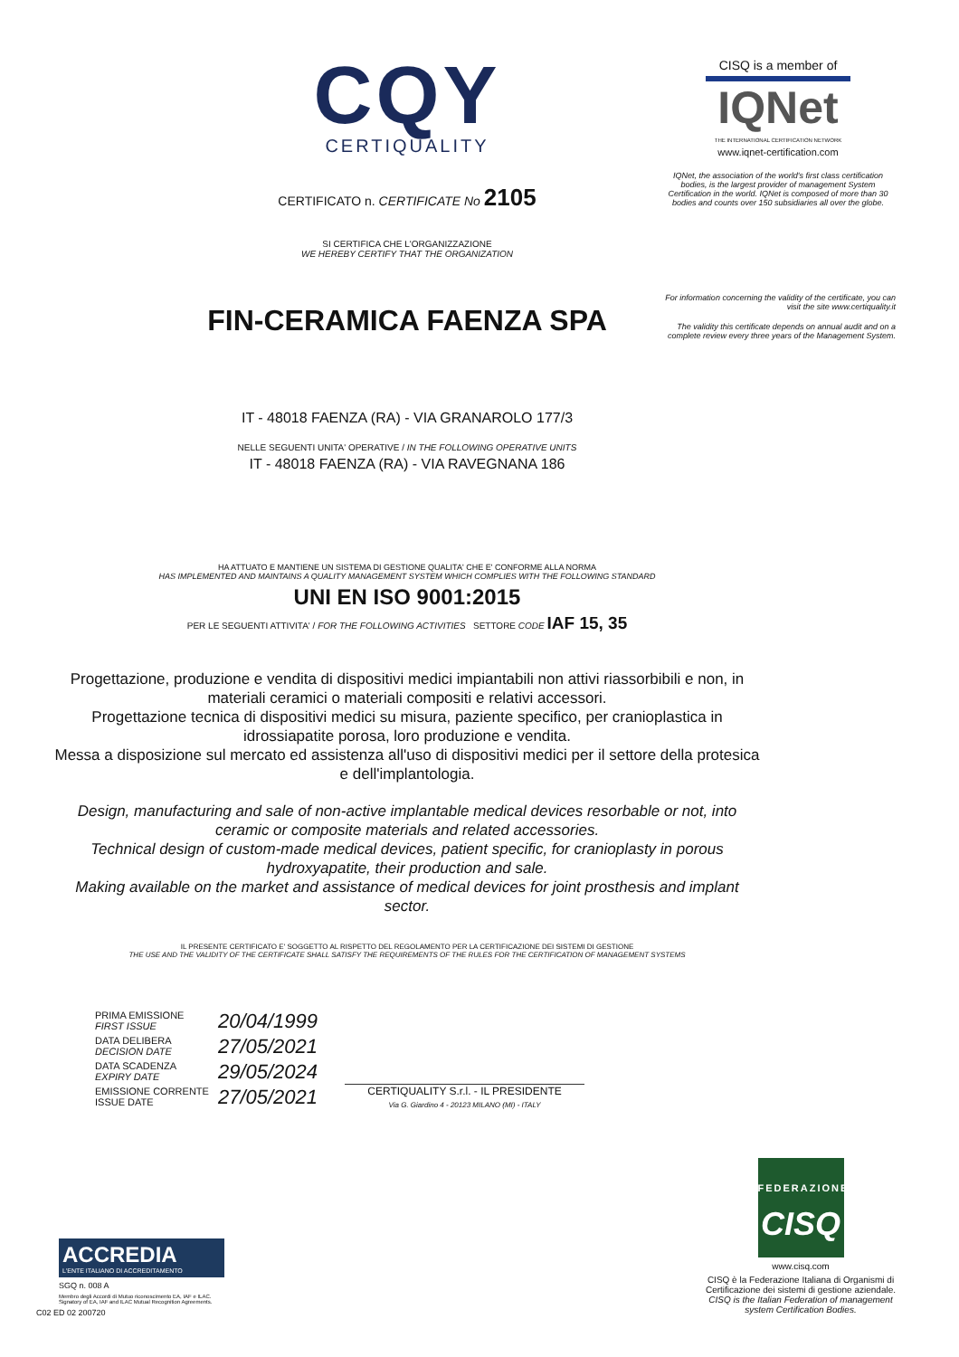CQY
CERTIQUALITY
CERTIFICATO n. CERTIFICATE No 2105
SI CERTIFICA CHE L'ORGANIZZAZIONE
WE HEREBY CERTIFY THAT THE ORGANIZATION
FIN-CERAMICA FAENZA SPA
IT - 48018 FAENZA (RA) - VIA GRANAROLO 177/3
NELLE SEGUENTI UNITA' OPERATIVE / IN THE FOLLOWING OPERATIVE UNITS
IT - 48018 FAENZA (RA) - VIA RAVEGNANA 186
HA ATTUATO E MANTIENE UN SISTEMA DI GESTIONE QUALITA' CHE E' CONFORME ALLA NORMA
HAS IMPLEMENTED AND MAINTAINS A QUALITY MANAGEMENT SYSTEM WHICH COMPLIES WITH THE FOLLOWING STANDARD
UNI EN ISO 9001:2015
PER LE SEGUENTI ATTIVITA' / FOR THE FOLLOWING ACTIVITIES SETTORE CODE IAF 15, 35
Progettazione, produzione e vendita di dispositivi medici impiantabili non attivi riassorbibili e non, in materiali ceramici o materiali compositi e relativi accessori.
Progettazione tecnica di dispositivi medici su misura, paziente specifico, per cranioplastica in idrossiapatite porosa, loro produzione e vendita.
Messa a disposizione sul mercato ed assistenza all'uso di dispositivi medici per il settore della protesica e dell'implantologia.
Design, manufacturing and sale of non-active implantable medical devices resorbable or not, into ceramic or composite materials and related accessories.
Technical design of custom-made medical devices, patient specific, for cranioplasty in porous hydroxyapatite, their production and sale.
Making available on the market and assistance of medical devices for joint prosthesis and implant sector.
IL PRESENTE CERTIFICATO E' SOGGETTO AL RISPETTO DEL REGOLAMENTO PER LA CERTIFICAZIONE DEI SISTEMI DI GESTIONE
THE USE AND THE VALIDITY OF THE CERTIFICATE SHALL SATISFY THE REQUIREMENTS OF THE RULES FOR THE CERTIFICATION OF MANAGEMENT SYSTEMS
| PRIMA EMISSIONE FIRST ISSUE | 20/04/1999 |
| DATA DELIBERA DECISION DATE | 27/05/2021 |
| DATA SCADENZA EXPIRY DATE | 29/05/2024 |
| EMISSIONE CORRENTE ISSUE DATE | 27/05/2021 |
CERTIQUALITY S.r.l. - IL PRESIDENTE
Via G. Giardino 4 - 20123 MILANO (MI) - ITALY
CISQ is a member of
IQNet
THE INTERNATIONAL CERTIFICATION NETWORK
www.iqnet-certification.com
IQNet, the association of the world's first class certification bodies, is the largest provider of management System Certification in the world. IQNet is composed of more than 30 bodies and counts over 150 subsidiaries all over the globe.
For information concerning the validity of the certificate, you can visit the site www.certiquality.it
The validity this certificate depends on annual audit and on a complete review every three years of the Management System.
ACCREDIA
L'ENTE ITALIANO DI ACCREDITAMENTO
SGQ n. 008 A
Membro degli Accordi di Mutuo riconoscimento EA, IAF e ILAC.
Signatory of EA, IAF and ILAC Mutual Recognition Agreements.
C02 ED 02 200720
FEDERAZIONE
CISQ
www.cisq.com
CISQ è la Federazione Italiana di Organismi di Certificazione dei sistemi di gestione aziendale.
CISQ is the Italian Federation of management system Certification Bodies.